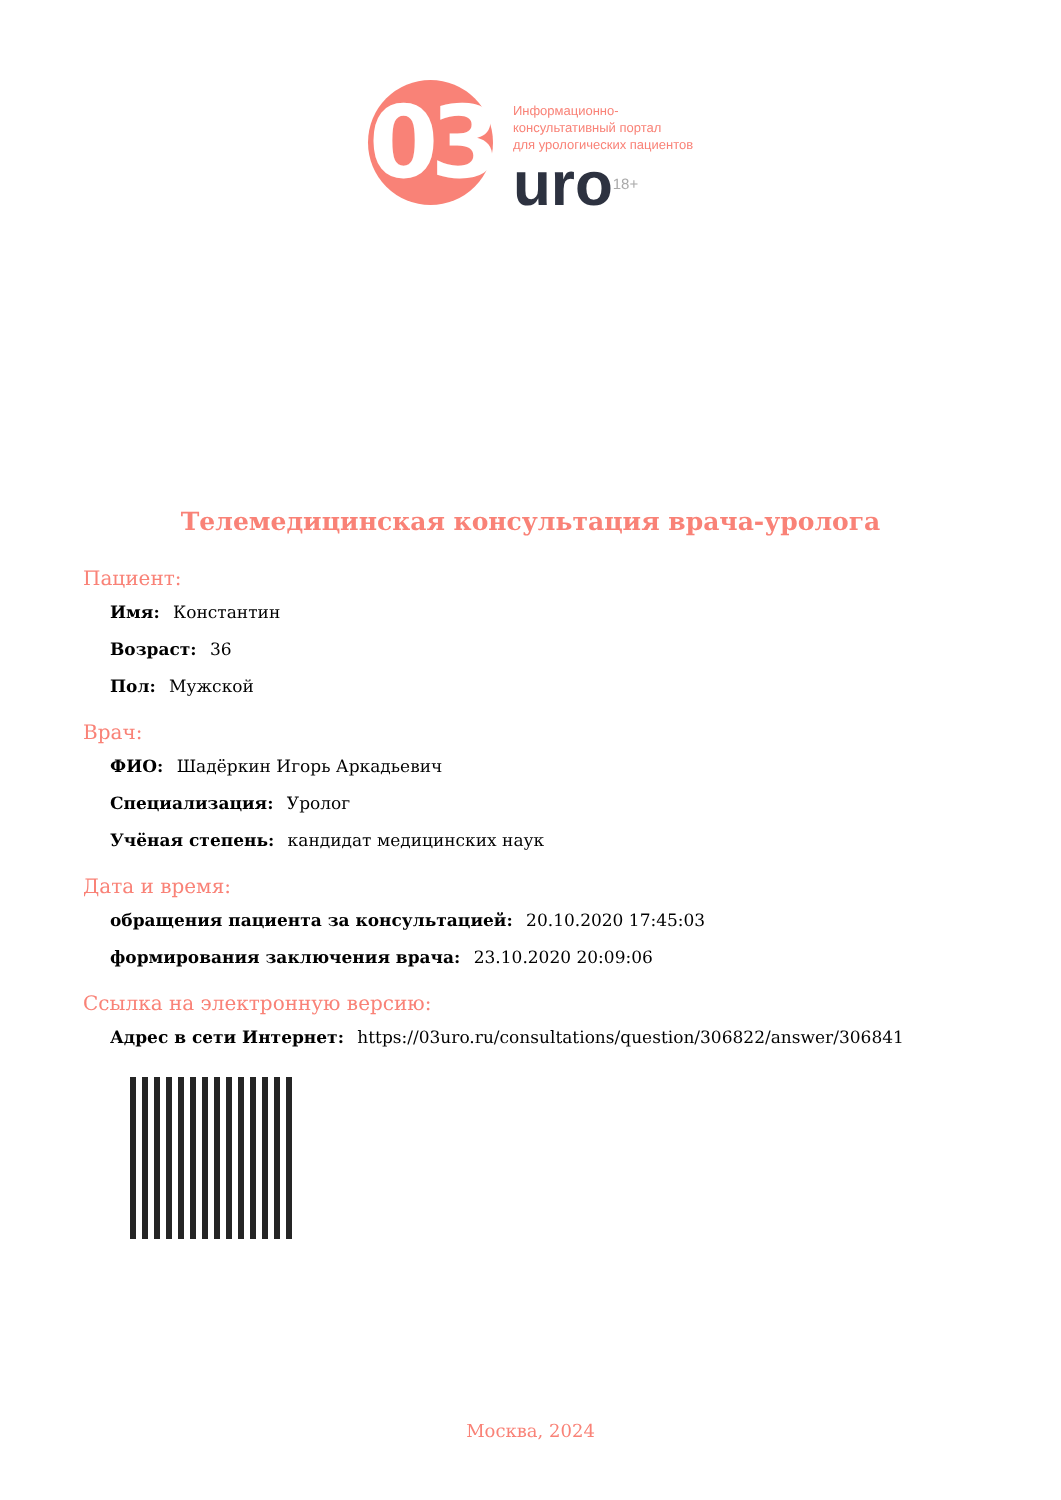03
Информационно-
консультативный портал
для урологических пациентов
uro<sup>18+</sup>
Телемедицинская консультация врача-уролога
Пациент:
Имя: Константин
Возраст: 36
Пол: Мужской
Врач:
ФИО: Шадёркин Игорь Аркадьевич
Специализация: Уролог
Учёная степень: кандидат медицинских наук
Дата и время:
обращения пациента за консультацией: 20.10.2020 17:45:03
формирования заключения врача: 23.10.2020 20:09:06
Ссылка на электронную версию:
Адрес в сети Интернет: https://03uro.ru/consultations/question/306822/answer/306841
Москва, 2024